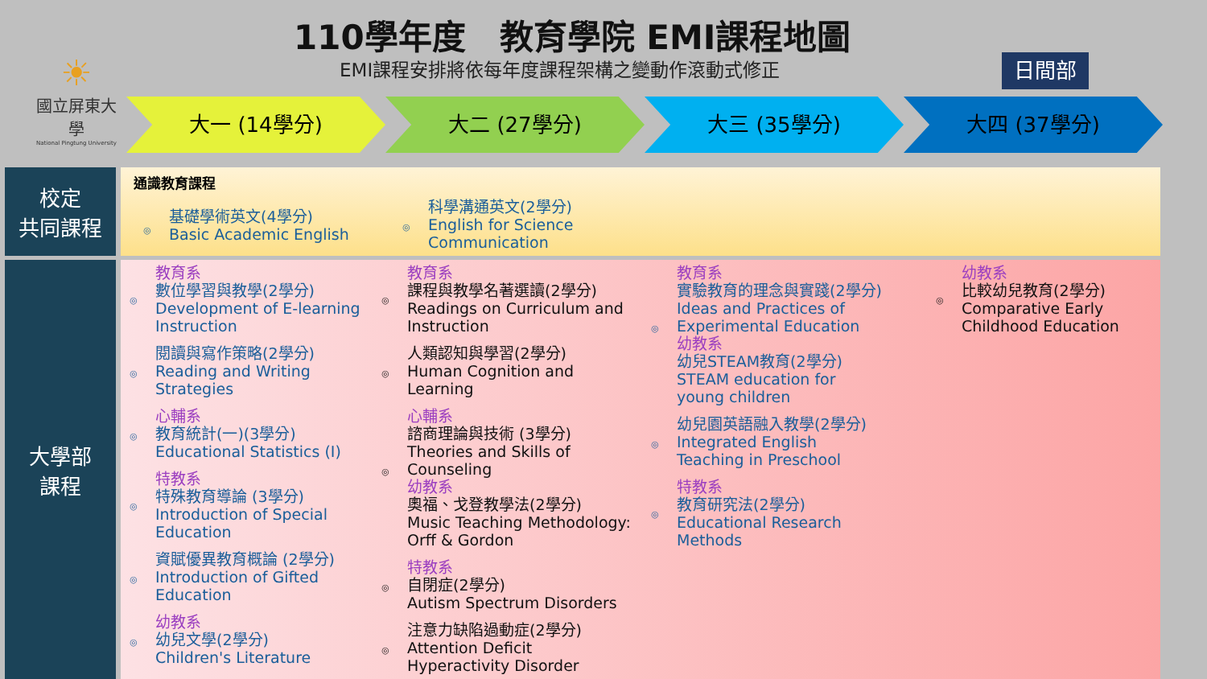110學年度　教育學院 EMI課程地圖
EMI課程安排將依每年度課程架構之變動作滾動式修正
日間部
☀
國立屏東大學
National Pingtung University
大一 (14學分) 大二 (27學分) 大三 (35學分) 大四 (37學分)
校定
共同課程
大學部
課程
通識教育課程
基礎學術英文(4學分)
Basic Academic English
科學溝通英文(2學分)
English for Science
Communication
教育系
數位學習與教學(2學分)
Development of E-learning Instruction
閱讀與寫作策略(2學分)
Reading and Writing Strategies
心輔系
教育統計(一)(3學分)
Educational Statistics (I)
特教系
特殊教育導論 (3學分)
Introduction of Special Education
資賦優異教育概論 (2學分)
Introduction of Gifted Education
幼教系
幼兒文學(2學分)
Children's Literature
教育系
課程與教學名著選讀(2學分)
Readings on Curriculum and Instruction
人類認知與學習(2學分)
Human Cognition and Learning
心輔系
諮商理論與技術 (3學分)
Theories and Skills of Counseling
幼教系
奧福、戈登教學法(2學分)
Music Teaching Methodology: Orff & Gordon
特教系
自閉症(2學分)
Autism Spectrum Disorders
注意力缺陷過動症(2學分)
Attention Deficit Hyperactivity Disorder
教育系
實驗教育的理念與實踐(2學分)
Ideas and Practices of Experimental Education
幼教系
幼兒STEAM教育(2學分)
STEAM education for young children
幼兒園英語融入教學(2學分)
Integrated English Teaching in Preschool
特教系
教育研究法(2學分)
Educational Research Methods
幼教系
比較幼兒教育(2學分)
Comparative Early Childhood Education